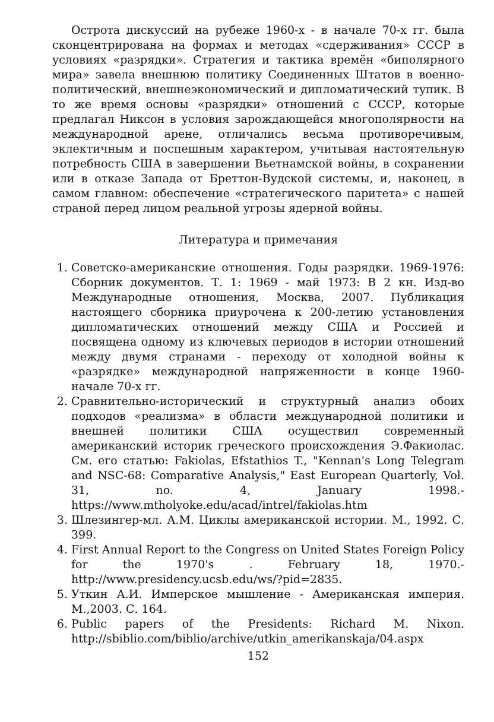Острота дискуссий на рубеже 1960-х - в начале 70-х гг. была сконцентрирована на формах и методах «сдерживания» СССР в условиях «разрядки». Стратегия и тактика времён «биполярного мира» завела внешнюю политику Соединенных Штатов в военно-политический, внешнеэкономический и дипломатический тупик. В то же время основы «разрядки» отношений с СССР, которые предлагал Никсон в условия зарождающейся многополярности на международной арене, отличались весьма противоречивым, эклектичным и поспешным характером, учитывая настоятельную потребность США в завершении Вьетнамской войны, в сохранении или в отказе Запада от Бреттон-Вудской системы, и, наконец, в самом главном: обеспечение «стратегического паритета» с нашей страной перед лицом реальной угрозы ядерной войны.
Литература и примечания
1. Советско-американские отношения. Годы разрядки. 1969-1976: Сборник документов. Т. 1: 1969 - май 1973: В 2 кн. Изд-во Международные отношения, Москва, 2007. Публикация настоящего сборника приурочена к 200-летию установления дипломатических отношений между США и Россией и посвящена одному из ключевых периодов в истории отношений между двумя странами - переходу от холодной войны к «разрядке» международной напряженности в конце 1960- начале 70-х гг.
2. Сравнительно-исторический и структурный анализ обоих подходов «реализма» в области международной политики и внешней политики США осуществил современный американский историк греческого происхождения Э.Факиолас. См. его статью: Fakiolas, Efstathios T., "Kennan's Long Telegram and NSC-68: Comparative Analysis," East European Quarterly, Vol. 31, no. 4, January 1998.- https://www.mtholyoke.edu/acad/intrel/fakiolas.htm
3. Шлезингер-мл. А.М. Циклы американской истории. М., 1992. С. 399.
4. First Annual Report to the Congress on United States Foreign Policy for the 1970's . February 18, 1970.- http://www.presidency.ucsb.edu/ws/?pid=2835.
5. Уткин А.И. Имперское мышление - Американская империя. М.,2003. С. 164.
6. Public papers of the Presidents: Richard M. Nixon. http://sbiblio.com/biblio/archive/utkin_amerikanskaja/04.aspx
152